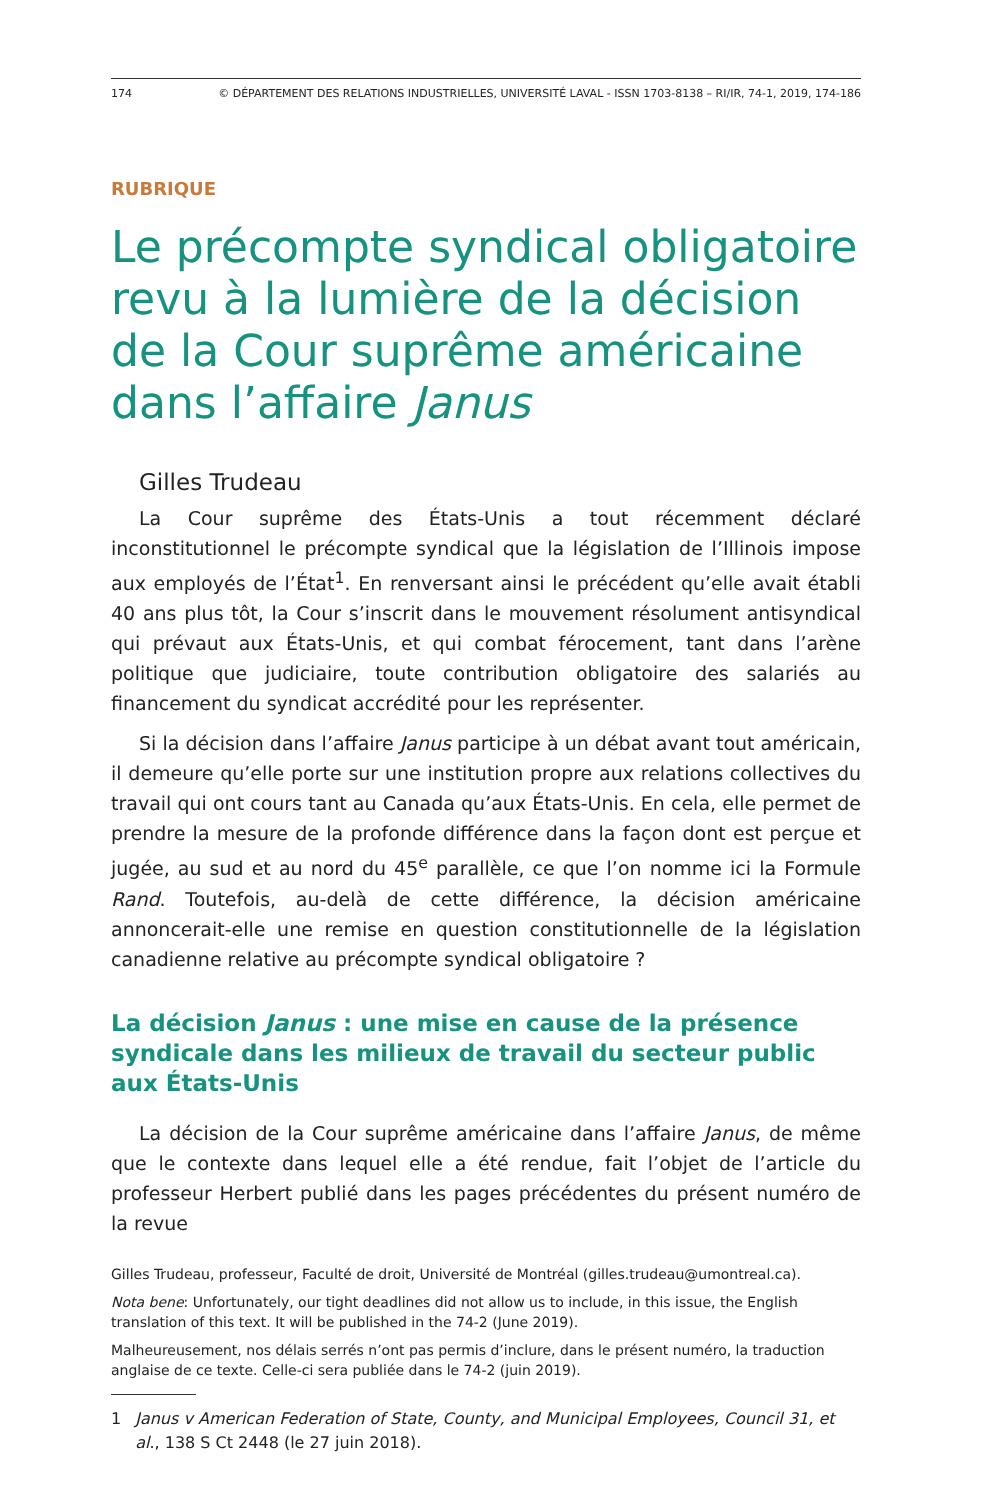174 © DÉPARTEMENT DES RELATIONS INDUSTRIELLES, UNIVERSITÉ LAVAL - ISSN 1703-8138 – RI/IR, 74-1, 2019, 174-186
RUBRIQUE
Le précompte syndical obligatoire revu à la lumière de la décision de la Cour suprême américaine dans l’affaire Janus
Gilles Trudeau
La Cour suprême des États-Unis a tout récemment déclaré inconstitutionnel le précompte syndical que la législation de l’Illinois impose aux employés de l’État<sup>1</sup>. En renversant ainsi le précédent qu’elle avait établi 40 ans plus tôt, la Cour s’inscrit dans le mouvement résolument antisyndical qui prévaut aux États-Unis, et qui combat férocement, tant dans l’arène politique que judiciaire, toute contribution obligatoire des salariés au financement du syndicat accrédité pour les représenter.
Si la décision dans l’affaire Janus participe à un débat avant tout américain, il demeure qu’elle porte sur une institution propre aux relations collectives du travail qui ont cours tant au Canada qu’aux États-Unis. En cela, elle permet de prendre la mesure de la profonde différence dans la façon dont est perçue et jugée, au sud et au nord du 45<sup>e</sup> parallèle, ce que l’on nomme ici la Formule Rand. Toutefois, au-delà de cette différence, la décision américaine annoncerait-elle une remise en question constitutionnelle de la législation canadienne relative au précompte syndical obligatoire ?
La décision Janus : une mise en cause de la présence syndicale dans les milieux de travail du secteur public aux États-Unis
La décision de la Cour suprême américaine dans l’affaire Janus, de même que le contexte dans lequel elle a été rendue, fait l’objet de l’article du professeur Herbert publié dans les pages précédentes du présent numéro de la revue
Gilles Trudeau, professeur, Faculté de droit, Université de Montréal (gilles.trudeau@umontreal.ca).
Nota bene: Unfortunately, our tight deadlines did not allow us to include, in this issue, the English translation of this text. It will be published in the 74-2 (June 2019).
Malheureusement, nos délais serrés n’ont pas permis d’inclure, dans le présent numéro, la traduction anglaise de ce texte. Celle-ci sera publiée dans le 74-2 (juin 2019).
1 Janus v American Federation of State, County, and Municipal Employees, Council 31, et al., 138 S Ct 2448 (le 27 juin 2018).